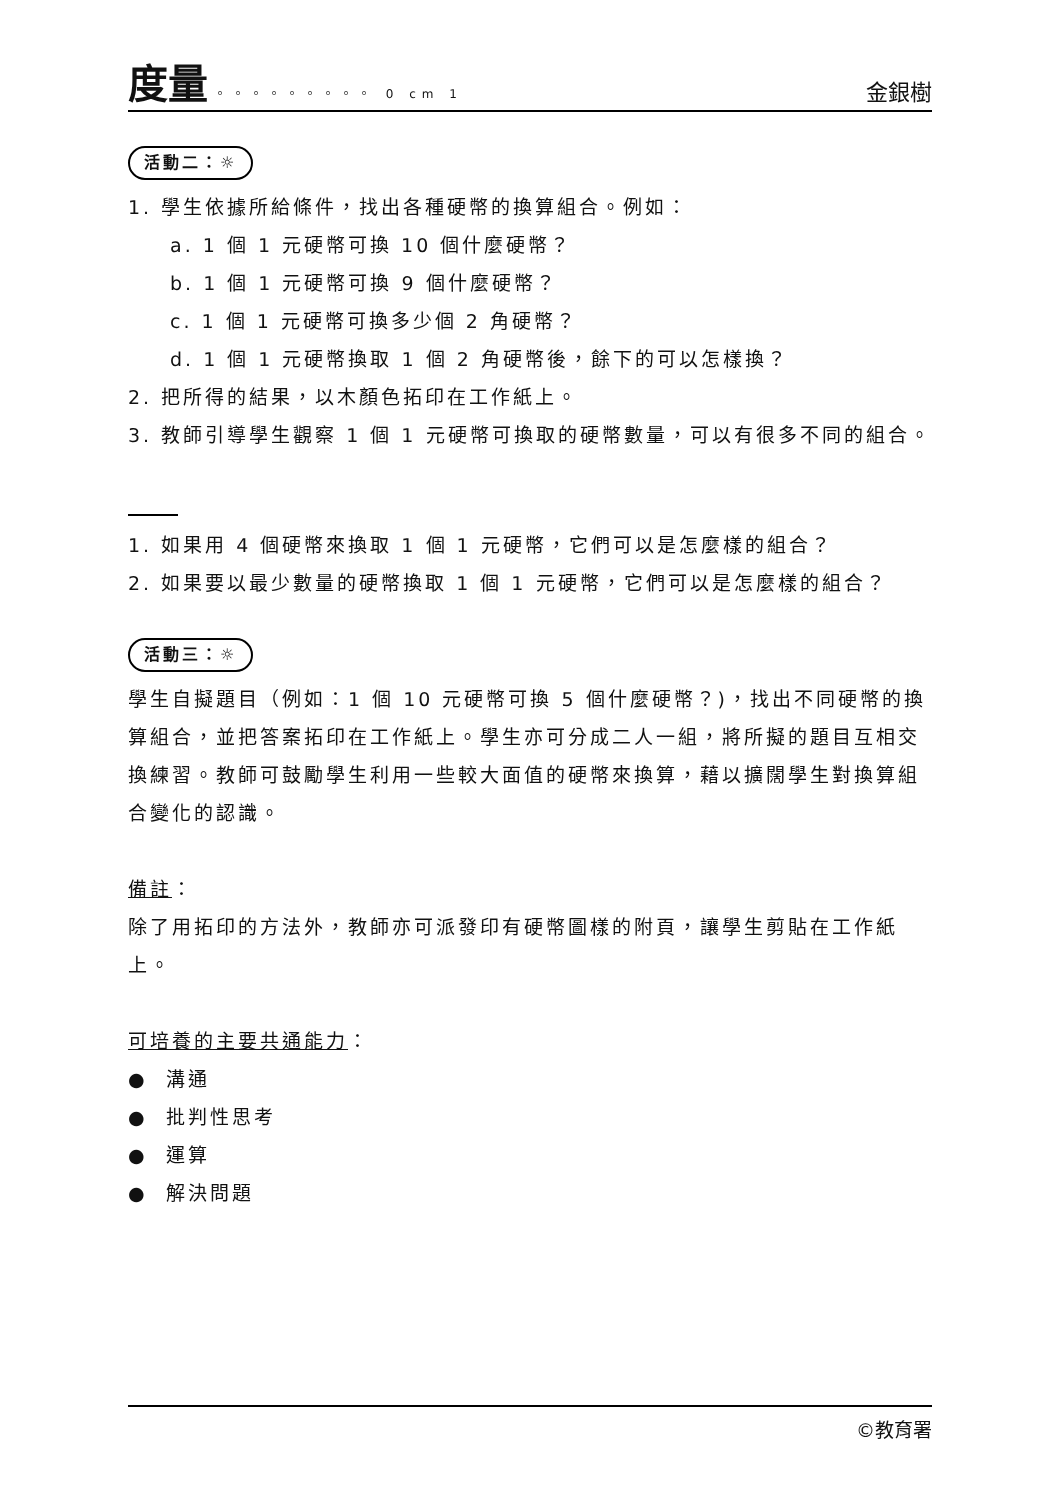度量 。。。。。。。。。 0 cm 1
金銀樹
活動二：☼
1. 學生依據所給條件，找出各種硬幣的換算組合。例如：
a. 1 個 1 元硬幣可換 10 個什麼硬幣？
b. 1 個 1 元硬幣可換 9 個什麼硬幣？
c. 1 個 1 元硬幣可換多少個 2 角硬幣？
d. 1 個 1 元硬幣換取 1 個 2 角硬幣後，餘下的可以怎樣換？
2. 把所得的結果，以木顏色拓印在工作紙上。
3. 教師引導學生觀察 1 個 1 元硬幣可換取的硬幣數量，可以有很多不同的組合。
1. 如果用 4 個硬幣來換取 1 個 1 元硬幣，它們可以是怎麼樣的組合？
2. 如果要以最少數量的硬幣換取 1 個 1 元硬幣，它們可以是怎麼樣的組合？
活動三：☼
學生自擬題目（例如：1 個 10 元硬幣可換 5 個什麼硬幣？)，找出不同硬幣的換算組合，並把答案拓印在工作紙上。學生亦可分成二人一組，將所擬的題目互相交換練習。教師可鼓勵學生利用一些較大面值的硬幣來換算，藉以擴闊學生對換算組合變化的認識。
備註：
除了用拓印的方法外，教師亦可派發印有硬幣圖樣的附頁，讓學生剪貼在工作紙上。
可培養的主要共通能力：
● 溝通
● 批判性思考
● 運算
● 解決問題
©教育署